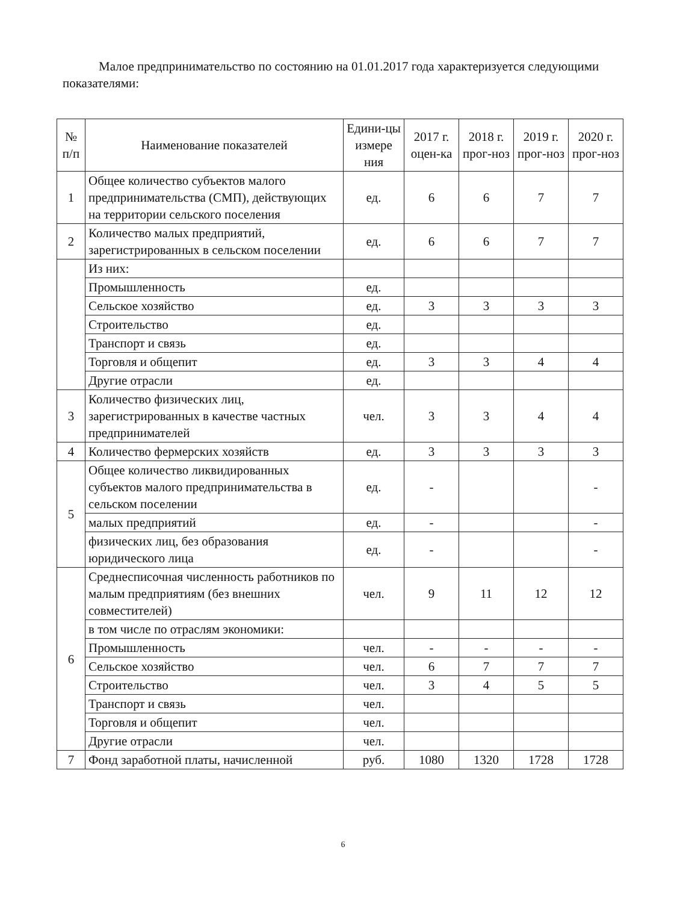Малое предпринимательство по состоянию на 01.01.2017 года характеризуется следующими показателями:
| № п/п | Наименование показателей | Едини-цы измере ния | 2017 г. оцен-ка | 2018 г. прог-ноз | 2019 г. прог-ноз | 2020 г. прог-ноз |
| --- | --- | --- | --- | --- | --- | --- |
| 1 | Общее количество субъектов малого предпринимательства (СМП), действующих на территории сельского поселения | ед. | 6 | 6 | 7 | 7 |
| 2 | Количество малых предприятий, зарегистрированных в сельском поселении | ед. | 6 | 6 | 7 | 7 |
| | Из них: | | | | | |
| | Промышленность | ед. | | | | |
| | Сельское хозяйство | ед. | 3 | 3 | 3 | 3 |
| | Строительство | ед. | | | | |
| | Транспорт и связь | ед. | | | | |
| | Торговля и общепит | ед. | 3 | 3 | 4 | 4 |
| | Другие отрасли | ед. | | | | |
| 3 | Количество физических лиц, зарегистрированных в качестве частных предпринимателей | чел. | 3 | 3 | 4 | 4 |
| 4 | Количество фермерских хозяйств | ед. | 3 | 3 | 3 | 3 |
| 5 | Общее количество ликвидированных субъектов малого предпринимательства в сельском поселении | ед. | - | | | - |
| | малых предприятий | ед. | - | | | - |
| | физических лиц, без образования юридического лица | ед. | - | | | - |
| 6 | Среднесписочная численность работников по малым предприятиям (без внешних совместителей) | чел. | 9 | 11 | 12 | 12 |
| | в том числе по отраслям экономики: | | | | | |
| | Промышленность | чел. | - | - | - | - |
| | Сельское хозяйство | чел. | 6 | 7 | 7 | 7 |
| | Строительство | чел. | 3 | 4 | 5 | 5 |
| | Транспорт и связь | чел. | | | | |
| | Торговля и общепит | чел. | | | | |
| | Другие отрасли | чел. | | | | |
| 7 | Фонд заработной платы, начисленной | руб. | 1080 | 1320 | 1728 | 1728 |
6